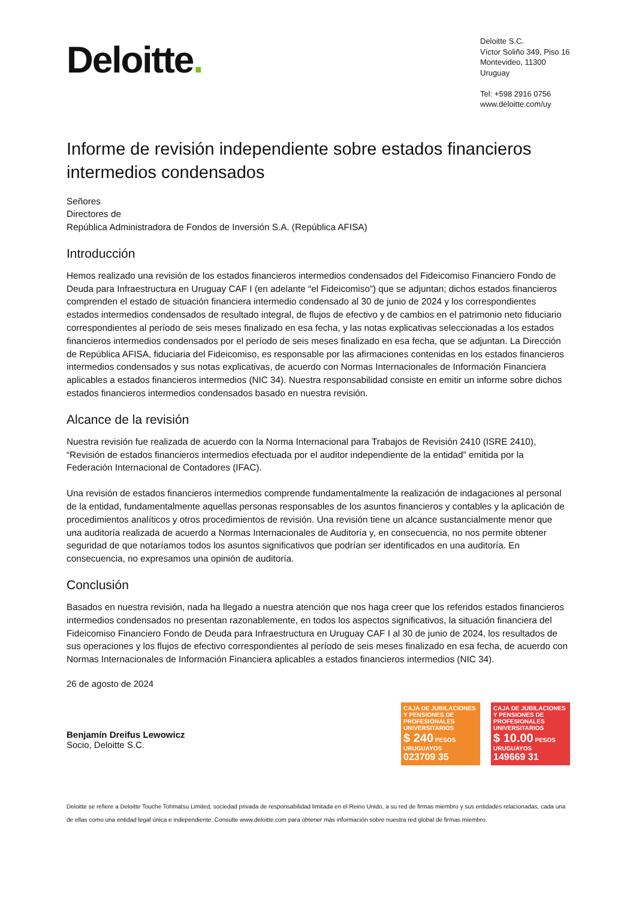Deloitte.
Deloitte S.C.
Víctor Soliño 349, Piso 16
Montevideo, 11300
Uruguay
Tel: +598 2916 0756
www.deloitte.com/uy
Informe de revisión independiente sobre estados financieros intermedios condensados
Señores
Directores de
República Administradora de Fondos de Inversión S.A. (República AFISA)
Introducción
Hemos realizado una revisión de los estados financieros intermedios condensados del Fideicomiso Financiero Fondo de Deuda para Infraestructura en Uruguay CAF I (en adelante “el Fideicomiso”) que se adjuntan; dichos estados financieros comprenden el estado de situación financiera intermedio condensado al 30 de junio de 2024 y los correspondientes estados intermedios condensados de resultado integral, de flujos de efectivo y de cambios en el patrimonio neto fiduciario correspondientes al período de seis meses finalizado en esa fecha, y las notas explicativas seleccionadas a los estados financieros intermedios condensados por el período de seis meses finalizado en esa fecha, que se adjuntan. La Dirección de República AFISA, fiduciaria del Fideicomiso, es responsable por las afirmaciones contenidas en los estados financieros intermedios condensados y sus notas explicativas, de acuerdo con Normas Internacionales de Información Financiera aplicables a estados financieros intermedios (NIC 34). Nuestra responsabilidad consiste en emitir un informe sobre dichos estados financieros intermedios condensados basado en nuestra revisión.
Alcance de la revisión
Nuestra revisión fue realizada de acuerdo con la Norma Internacional para Trabajos de Revisión 2410 (ISRE 2410), “Revisión de estados financieros intermedios efectuada por el auditor independiente de la entidad” emitida por la Federación Internacional de Contadores (IFAC).
Una revisión de estados financieros intermedios comprende fundamentalmente la realización de indagaciones al personal de la entidad, fundamentalmente aquellas personas responsables de los asuntos financieros y contables y la aplicación de procedimientos analíticos y otros procedimientos de revisión. Una revisión tiene un alcance sustancialmente menor que una auditoría realizada de acuerdo a Normas Internacionales de Auditoría y, en consecuencia, no nos permite obtener seguridad de que notaríamos todos los asuntos significativos que podrían ser identificados en una auditoría. En consecuencia, no expresamos una opinión de auditoría.
Conclusión
Basados en nuestra revisión, nada ha llegado a nuestra atención que nos haga creer que los referidos estados financieros intermedios condensados no presentan razonablemente, en todos los aspectos significativos, la situación financiera del Fideicomiso Financiero Fondo de Deuda para Infraestructura en Uruguay CAF I al 30 de junio de 2024, los resultados de sus operaciones y los flujos de efectivo correspondientes al período de seis meses finalizado en esa fecha, de acuerdo con Normas Internacionales de Información Financiera aplicables a estados financieros intermedios (NIC 34).
26 de agosto de 2024
Benjamín Dreifus Lewowicz
Socio, Deloitte S.C.
CAJA DE JUBILACIONES Y PENSIONES DE PROFESIONALES UNIVERSITARIOS
$ 240 PESOS URUGUAYOS
023709 35
CAJA DE JUBILACIONES Y PENSIONES DE PROFESIONALES UNIVERSITARIOS
$ 10.00 PESOS URUGUAYOS
149669 31
Deloitte se refiere a Deloitte Touche Tohmatsu Limited, sociedad privada de responsabilidad limitada en el Reino Unido, a su red de firmas miembro y sus entidades relacionadas, cada una de ellas como una entidad legal única e independiente. Consulte www.deloitte.com para obtener más información sobre nuestra red global de firmas miembro.